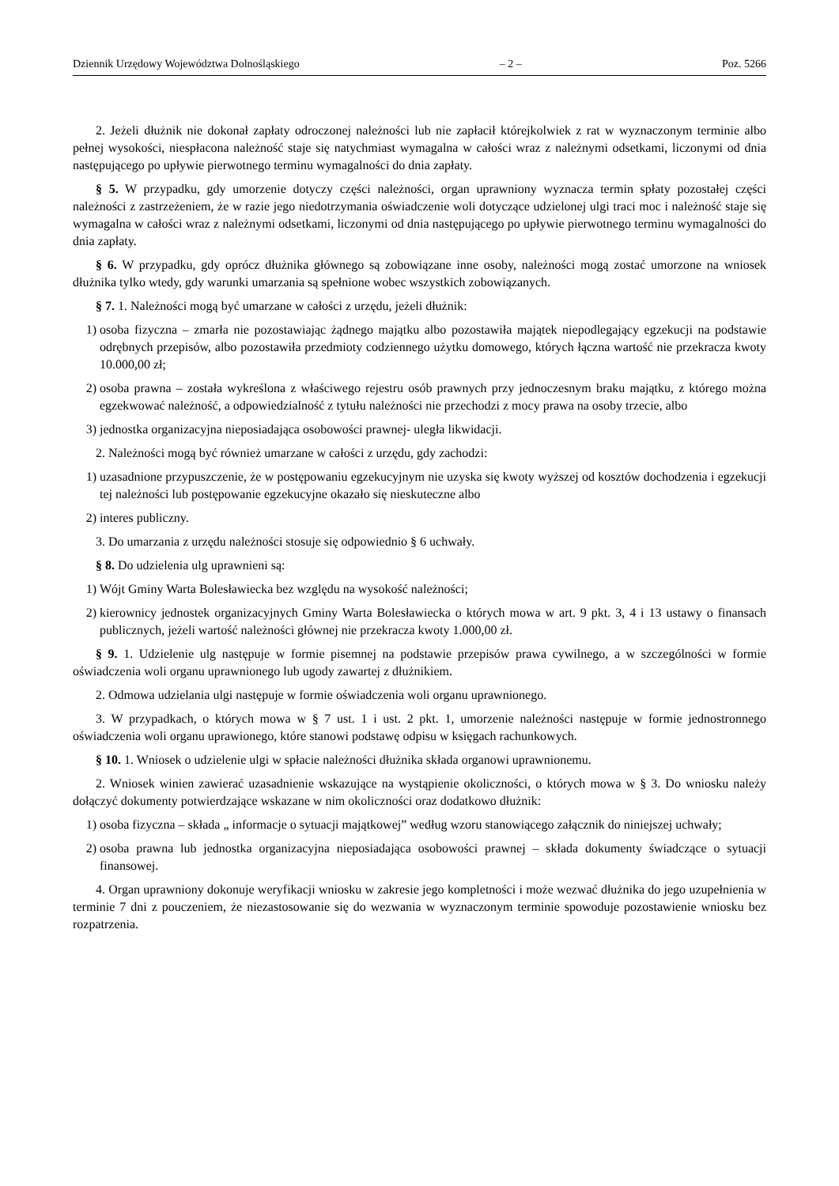Dziennik Urzędowy Województwa Dolnośląskiego – 2 – Poz. 5266
2. Jeżeli dłużnik nie dokonał zapłaty odroczonej należności lub nie zapłacił którejkolwiek z rat w wyznaczonym terminie albo pełnej wysokości, niespłacona należność staje się natychmiast wymagalna w całości wraz z należnymi odsetkami, liczonymi od dnia następującego po upływie pierwotnego terminu wymagalności do dnia zapłaty.
§ 5. W przypadku, gdy umorzenie dotyczy części należności, organ uprawniony wyznacza termin spłaty pozostałej części należności z zastrzeżeniem, że w razie jego niedotrzymania oświadczenie woli dotyczące udzielonej ulgi traci moc i należność staje się wymagalna w całości wraz z należnymi odsetkami, liczonymi od dnia następującego po upływie pierwotnego terminu wymagalności do dnia zapłaty.
§ 6. W przypadku, gdy oprócz dłużnika głównego są zobowiązane inne osoby, należności mogą zostać umorzone na wniosek dłużnika tylko wtedy, gdy warunki umarzania są spełnione wobec wszystkich zobowiązanych.
§ 7. 1. Należności mogą być umarzane w całości z urzędu, jeżeli dłużnik:
1) osoba fizyczna – zmarła nie pozostawiając żądnego majątku albo pozostawiła majątek niepodlegający egzekucji na podstawie odrębnych przepisów, albo pozostawiła przedmioty codziennego użytku domowego, których łączna wartość nie przekracza kwoty 10.000,00 zł;
2) osoba prawna – została wykreślona z właściwego rejestru osób prawnych przy jednoczesnym braku majątku, z którego można egzekwować należność, a odpowiedzialność z tytułu należności nie przechodzi z mocy prawa na osoby trzecie, albo
3) jednostka organizacyjna nieposiadająca osobowości prawnej- uległa likwidacji.
2. Należności mogą być również umarzane w całości z urzędu, gdy zachodzi:
1) uzasadnione przypuszczenie, że w postępowaniu egzekucyjnym nie uzyska się kwoty wyższej od kosztów dochodzenia i egzekucji tej należności lub postępowanie egzekucyjne okazało się nieskuteczne albo
2) interes publiczny.
3. Do umarzania z urzędu należności stosuje się odpowiednio § 6 uchwały.
§ 8. Do udzielenia ulg uprawnieni są:
1) Wójt Gminy Warta Bolesławiecka bez względu na wysokość należności;
2) kierownicy jednostek organizacyjnych Gminy Warta Bolesławiecka o których mowa w art. 9 pkt. 3, 4 i 13 ustawy o finansach publicznych, jeżeli wartość należności głównej nie przekracza kwoty 1.000,00 zł.
§ 9. 1. Udzielenie ulg następuje w formie pisemnej na podstawie przepisów prawa cywilnego, a w szczególności w formie oświadczenia woli organu uprawnionego lub ugody zawartej z dłużnikiem.
2. Odmowa udzielania ulgi następuje w formie oświadczenia woli organu uprawnionego.
3. W przypadkach, o których mowa w § 7 ust. 1 i ust. 2 pkt. 1, umorzenie należności następuje w formie jednostronnego oświadczenia woli organu uprawionego, które stanowi podstawę odpisu w księgach rachunkowych.
§ 10. 1. Wniosek o udzielenie ulgi w spłacie należności dłużnika składa organowi uprawnionemu.
2. Wniosek winien zawierać uzasadnienie wskazujące na wystąpienie okoliczności, o których mowa w § 3. Do wniosku należy dołączyć dokumenty potwierdzające wskazane w nim okoliczności oraz dodatkowo dłużnik:
1) osoba fizyczna – składa „ informacje o sytuacji majątkowej” według wzoru stanowiącego załącznik do niniejszej uchwały;
2) osoba prawna lub jednostka organizacyjna nieposiadająca osobowości prawnej – składa dokumenty świadczące o sytuacji finansowej.
4. Organ uprawniony dokonuje weryfikacji wniosku w zakresie jego kompletności i może wezwać dłużnika do jego uzupełnienia w terminie 7 dni z pouczeniem, że niezastosowanie się do wezwania w wyznaczonym terminie spowoduje pozostawienie wniosku bez rozpatrzenia.